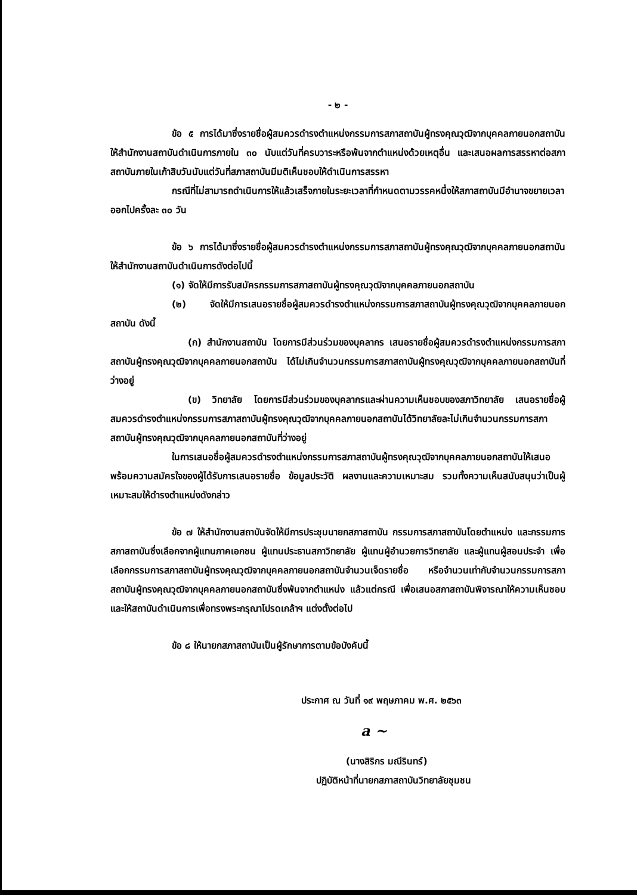- ๒ -
ข้อ ๕ การได้มาซึ่งรายชื่อผู้สมควรดำรงตำแหน่งกรรมการสภาสถาบันผู้ทรงคุณวุฒิจากบุคคลภายนอกสถาบัน ให้สำนักงานสถาบันดำเนินการภายใน ๓๐ นับแต่วันที่ครบวาระหรือพ้นจากตำแหน่งด้วยเหตุอื่น และเสนอผลการสรรหาต่อสภาสถาบันภายในเก้าสิบวันนับแต่วันที่สภาสถาบันมีมติเห็นชอบให้ดำเนินการสรรหา
กรณีที่ไม่สามารถดำเนินการให้แล้วเสร็จภายในระยะเวลาที่กำหนดตามวรรคหนึ่งให้สภาสถาบันมีอำนาจขยายเวลาออกไปครั้งละ ๓๐ วัน
ข้อ ๖ การได้มาซึ่งรายชื่อผู้สมควรดำรงตำแหน่งกรรมการสภาสถาบันผู้ทรงคุณวุฒิจากบุคคลภายนอกสถาบัน ให้สำนักงานสถาบันดำเนินการดังต่อไปนี้
(๑) จัดให้มีการรับสมัครกรรมการสภาสถาบันผู้ทรงคุณวุฒิจากบุคคลภายนอกสถาบัน
(๒) จัดให้มีการเสนอรายชื่อผู้สมควรดำรงตำแหน่งกรรมการสภาสถาบันผู้ทรงคุณวุฒิจากบุคคลภายนอกสถาบัน ดังนี้
(ก) สำนักงานสถาบัน โดยการมีส่วนร่วมของบุคลากร เสนอรายชื่อผู้สมควรดำรงตำแหน่งกรรมการสภาสถาบันผู้ทรงคุณวุฒิจากบุคคลภายนอกสถาบัน ได้ไม่เกินจำนวนกรรมการสภาสถาบันผู้ทรงคุณวุฒิจากบุคคลภายนอกสถาบันที่ว่างอยู่
(ข) วิทยาลัย โดยการมีส่วนร่วมของบุคลากรและผ่านความเห็นชอบของสภาวิทยาลัย เสนอรายชื่อผู้สมควรดำรงตำแหน่งกรรมการสภาสถาบันผู้ทรงคุณวุฒิจากบุคคลภายนอกสถาบันได้วิทยาลัยละไม่เกินจำนวนกรรมการสภาสถาบันผู้ทรงคุณวุฒิจากบุคคลภายนอกสถาบันที่ว่างอยู่
ในการเสนอชื่อผู้สมควรดำรงตำแหน่งกรรมการสภาสถาบันผู้ทรงคุณวุฒิจากบุคคลภายนอกสถาบันให้เสนอพร้อมความสมัครใจของผู้ได้รับการเสนอรายชื่อ ข้อมูลประวัติ ผลงานและความเหมาะสม รวมทั้งความเห็นสนับสนุนว่าเป็นผู้เหมาะสมให้ดำรงตำแหน่งดังกล่าว
ข้อ ๗ ให้สำนักงานสถาบันจัดให้มีการประชุมนายกสภาสถาบัน กรรมการสภาสถาบันโดยตำแหน่ง และกรรมการสภาสถาบันซึ่งเลือกจากผู้แทนภาคเอกชน ผู้แทนประธานสภาวิทยาลัย ผู้แทนผู้อำนวยการวิทยาลัย และผู้แทนผู้สอนประจำ เพื่อเลือกกรรมการสภาสถาบันผู้ทรงคุณวุฒิจากบุคคลภายนอกสถาบันจำนวนเจ็ดรายชื่อ หรือจำนวนเท่ากับจำนวนกรรมการสภาสถาบันผู้ทรงคุณวุฒิจากบุคคลภายนอกสถาบันซึ่งพ้นจากตำแหน่ง แล้วแต่กรณี เพื่อเสนอสภาสถาบันพิจารณาให้ความเห็นชอบ และให้สถาบันดำเนินการเพื่อทรงพระกรุณาโปรดเกล้าฯ แต่งตั้งต่อไป
ข้อ ๘ ให้นายกสภาสถาบันเป็นผู้รักษาการตามข้อบังคับนี้
ประกาศ ณ วันที่ ๑๙ พฤษภาคม พ.ศ. ๒๕๖๓
a ~
(นางสิริกร มณีรินทร์)
ปฏิบัติหน้าที่นายกสภาสถาบันวิทยาลัยชุมชน